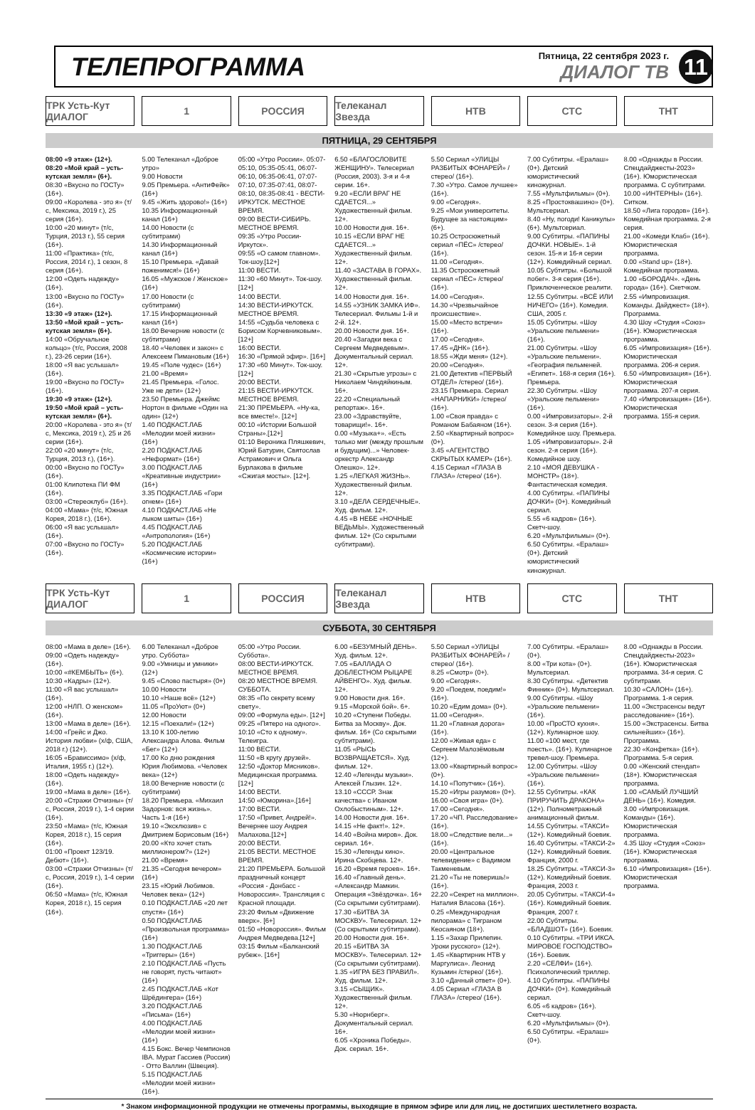ТЕЛЕПРОГРАММА
Пятница, 22 сентября 2023 г.
ДИАЛОГ ТВ
11
ТРК Усть-Кут ДИАЛОГ 1 РОССИЯ Телеканал Звезда НТВ СТС ТНТ
ПЯТНИЦА, 29 СЕНТЯБРЯ
08:00 «9 этаж» (12+).
08:20 «Мой край – усть-кутская земля» (6+).
08:30 «Вкусно по ГОСТу» (16+).
09:00 «Королева - это я» (т/с, Мексика, 2019 г.), 25 серия (16+).
10:00 «20 минут» (т/с, Турция, 2013 г.), 55 серия (16+).
11:00 «Практика» (т/с, Россия, 2014 г.), 1 сезон, 8 серия (16+).
12:00 «Одеть надежду» (16+).
13:00 «Вкусно по ГОСТу» (16+).
13:30 «9 этаж» (12+).
13:50 «Мой край – усть-кутская земля» (6+).
14:00 «Обручальное кольцо» (т/с, Россия, 2008 г.), 23-26 серии (16+).
18:00 «Я вас услышал» (16+).
19:00 «Вкусно по ГОСТу» (16+).
19:30 «9 этаж» (12+).
19:50 «Мой край – усть-кутская земля» (6+).
20:00 «Королева - это я» (т/с, Мексика, 2019 г.), 25 и 26 серии (16+).
22:00 «20 минут» (т/с, Турция, 2013 г.), (16+).
00:00 «Вкусно по ГОСТу» (16+).
01:00 Клипотека ПИ ФМ (16+).
03:00 «Стереоклуб» (16+).
04:00 «Мама» (т/с, Южная Корея, 2018 г.), (16+).
06:00 «Я вас услышал» (16+).
07:00 «Вкусно по ГОСТу» (16+).
5.00 Телеканал «Доброе утро»
9.00 Новости
9.05 Премьера. «АнтиФейк» (16+)
9.45 «Жить здорово!» (16+)
10.35 Информационный канал (16+)
14.00 Новости (с субтитрами)
14.30 Информационный канал (16+)
15.10 Премьера. «Давай поженимся!» (16+)
16.05 «Мужское / Женское» (16+)
17.00 Новости (с субтитрами)
17.15 Информационный канал (16+)
18.00 Вечерние новости (с субтитрами)
18.40 «Человек и закон» с Алексеем Пимановым (16+)
19.45 «Поле чудес» (16+)
21.00 «Время»
21.45 Премьера. «Голос. Уже не дети» (12+)
23.50 Премьера. Джеймс Нортон в фильме «Один на один» (12+)
1.40 ПОДКАСТ.ЛАБ «Мелодии моей жизни» (16+)
2.20 ПОДКАСТ.ЛАБ «Неформат» (16+)
3.00 ПОДКАСТ.ЛАБ «Креативные индустрии» (16+)
3.35 ПОДКАСТ.ЛАБ «Гори огнем» (16+)
4.10 ПОДКАСТ.ЛАБ «Не лыком шиты» (16+)
4.45 ПОДКАСТ.ЛАБ «Антропология» (16+)
5.20 ПОДКАСТ.ЛАБ «Космические истории» (16+)
05:00 «Утро России». 05:07-05:10, 05:35-05:41, 06:07-06:10, 06:35-06:41, 07:07-07:10, 07:35-07:41, 08:07-08:10, 08:35-08:41 - ВЕСТИ-ИРКУТСК. МЕСТНОЕ ВРЕМЯ.
09:00 ВЕСТИ-СИБИРЬ. МЕСТНОЕ ВРЕМЯ.
09:35 «Утро России-Иркутск».
09:55 «О самом главном». Ток-шоу.[12+]
11:00 ВЕСТИ.
11:30 «60 Минут». Ток-шоу.[12+]
14:00 ВЕСТИ.
14:30 ВЕСТИ-ИРКУТСК. МЕСТНОЕ ВРЕМЯ.
14:55 «Судьба человека с Борисом Корчевниковым».[12+]
16:00 ВЕСТИ.
16:30 «Прямой эфир». [16+]
17:30 «60 Минут». Ток-шоу.[12+]
20:00 ВЕСТИ.
21:15 ВЕСТИ-ИРКУТСК. МЕСТНОЕ ВРЕМЯ.
21:30 ПРЕМЬЕРА. «Ну-ка, все вместе!». [12+]
00:10 «Истории Большой Страны».[12+]
01:10 Вероника Пляшкевич, Юрий Батурин, Святослав Астрамович и Ольга Бурлакова в фильме «Сжигая мосты». [12+].
6.50 «БЛАГОСЛОВИТЕ ЖЕНЩИНУ». Телесериал (Россия, 2003). 3-я и 4-я серии. 16+.
9.20 «ЕСЛИ ВРАГ НЕ СДАЕТСЯ...» Художественный фильм. 12+.
10.00 Новости дня. 16+.
10.15 «ЕСЛИ ВРАГ НЕ СДАЕТСЯ...» Художественный фильм. 12+.
11.40 «ЗАСТАВА В ГОРАХ». Художественный фильм. 12+.
14.00 Новости дня. 16+.
14.55 «УЗНИК ЗАМКА ИФ». Телесериал. Фильмы 1-й и 2-й. 12+.
20.00 Новости дня. 16+.
20.40 «Загадки века с Сергеем Медведевым». Документальный сериал. 12+.
21.30 «Скрытые угрозы» с Николаем Чиндяйкиным. 16+.
22.20 «Специальный репортаж». 16+.
23.00 «Здравствуйте, товарищи!». 16+.
0.00 «Музыка+». «Есть только миг (между прошлым и будущим)...» Человек-оркестр Александр Олешко». 12+.
1.25 «ЛЕГКАЯ ЖИЗНЬ». Художественный фильм. 12+.
3.10 «ДЕЛА СЕРДЕЧНЫЕ». Худ. фильм. 12+.
4.45 «В НЕБЕ «НОЧНЫЕ ВЕДЬМЫ». Художественный фильм. 12+ (Со скрытыми субтитрами).
5.50 Сериал «УЛИЦЫ РАЗБИТЫХ ФОНАРЕЙ» /стерео/ (16+).
7.30 «Утро. Самое лучшее» (16+).
9.00 «Сегодня».
9.25 «Мои университеты. Будущее за настоящим» (6+).
10.25 Остросюжетный сериал «ПЁС» /стерео/ (16+).
11.00 «Сегодня».
11.35 Остросюжетный сериал «ПЁС» /стерео/ (16+).
14.00 «Сегодня».
14.30 «Чрезвычайное происшествие».
15.00 «Место встречи» (16+).
17.00 «Сегодня».
17.45 «ДНК» (16+).
18.55 «Жди меня» (12+).
20.00 «Сегодня».
21.00 Детектив «ПЕРВЫЙ ОТДЕЛ» /стерео/ (16+).
23.15 Премьера. Сериал «НАПАРНИКИ» /стерео/ (16+).
1.00 «Своя правда» с Романом Бабаяном (16+).
2.50 «Квартирный вопрос» (0+).
3.45 «АГЕНТСТВО СКРЫТЫХ КАМЕР» (16+).
4.15 Сериал «ГЛАЗА В ГЛАЗА» /стерео/ (16+).
7.00 Субтитры. «Ералаш» (0+). Детский юмористический киножурнал.
7.55 «Мультфильмы» (0+).
8.25 «Простоквашино» (0+). Мультсериал.
8.40 «Ну, погоди! Каникулы» (6+). Мультсериал.
9.00 Субтитры. «ПАПИНЫ ДОЧКИ. НОВЫЕ». 1-й сезон. 15-я и 16-я серии (12+). Комедийный сериал.
10.05 Субтитры. «Большой побег». 3-я серия (16+). Приключенческое реалити.
12.55 Субтитры. «ВСЁ ИЛИ НИЧЕГО» (16+). Комедия. США, 2005 г.
15.05 Субтитры. «Шоу «Уральские пельмени» (16+).
21.00 Субтитры. «Шоу «Уральские пельмени». «География пельменей. «Египет». 168-я серия (16+). Премьера.
22.30 Субтитры. «Шоу «Уральские пельмени» (16+).
0.00 «Импровизаторы». 2-й сезон. 3-я серия (16+). Комедийное шоу. Премьера.
1.05 «Импровизаторы». 2-й сезон. 2-я серия (16+). Комедийное шоу.
2.10 «МОЯ ДЕВУШКА - МОНСТР» (18+). Фантастическая комедия.
4.00 Субтитры. «ПАПИНЫ ДОЧКИ» (0+). Комедийный сериал.
5.55 «6 кадров» (16+). Скетч-шоу.
6.20 «Мультфильмы» (0+).
6.50 Субтитры. «Ералаш» (0+). Детский юмористический киножурнал.
8.00 «Однажды в России. Спецдайджесты-2023» (16+). Юмористическая программа. С субтитрами.
10.00 «ИНТЕРНЫ» (16+). Ситком.
18.50 «Лига городов» (16+). Комедийная программа. 2-я серия.
21.00 «Комеди Клаб» (16+). Юмористическая программа.
0.00 «Stand up» (18+). Комедийная программа.
1.00 «БОРОДАЧ». «День города» (16+). Скетчком.
2.55 «Импровизация. Команды. Дайджест» (18+). Программа.
4.30 Шоу «Студия «Союз» (16+). Юмористическая программа.
6.05 «Импровизация» (16+). Юмористическая программа. 206-я серия.
6.50 «Импровизация» (16+). Юмористическая программа. 207-я серия.
7.40 «Импровизация» (16+). Юмористическая программа. 155-я серия.
ТРК Усть-Кут ДИАЛОГ 1 РОССИЯ Телеканал Звезда НТВ СТС ТНТ
СУББОТА, 30 СЕНТЯБРЯ
08:00 «Мама в деле» (16+).
09:00 «Одеть надежду» (16+).
10:00 «#КЕМБЫТЬ» (6+).
10:30 «Кадры» (12+).
11:00 «Я вас услышал» (16+).
12:00 «НЛП. О женском» (16+).
13:00 «Мама в деле» (16+).
14:00 «Грейс и Джо. История любви» (х/ф, США, 2018 г.) (12+).
16:05 «Брависсимо» (х/ф, Италия, 1955 г.) (12+).
18:00 «Одеть надежду» (16+).
19:00 «Мама в деле» (16+).
20:00 «Стражи Отчизны» (т/с, Россия, 2019 г.), 1-4 серии (16+).
23:50 «Мама» (т/с, Южная Корея, 2018 г.), 15 серия (16+).
01:00 «Проект 123/19. Дебют» (16+).
03:00 «Стражи Отчизны» (т/с, Россия, 2019 г.), 1-4 серии (16+).
06:50 «Мама» (т/с, Южная Корея, 2018 г.), 15 серия (16+).
6.00 Телеканал «Доброе утро. Суббота»
9.00 «Умницы и умники» (12+)
9.45 «Слово пастыря» (0+)
10.00 Новости
10.10 «Наше всё» (12+)
11.05 «ПроУют» (0+)
12.00 Новости
12.15 «Поехали!» (12+)
13.10 К 100-летию Александра Алова. Фильм «Бег» (12+)
17.00 Ко дню рождения Юрия Любимова. «Человек века» (12+)
18.00 Вечерние новости (с субтитрами)
18.20 Премьера. «Михаил Задорнов: вся жизнь». Часть 1-я (16+)
19.10 «Эксклюзив» с Дмитрием Борисовым (16+)
20.00 «Кто хочет стать миллионером?» (12+)
21.00 «Время»
21.35 «Сегодня вечером» (16+)
23.15 «Юрий Любимов. Человек века» (12+)
0.10 ПОДКАСТ.ЛАБ «20 лет спустя» (16+)
0.50 ПОДКАСТ.ЛАБ «Произвольная программа» (16+)
1.30 ПОДКАСТ.ЛАБ «Триггеры» (16+)
2.10 ПОДКАСТ.ЛАБ «Пусть не говорят, пусть читают» (16+)
2.45 ПОДКАСТ.ЛАБ «Кот Шрёдингера» (16+)
3.20 ПОДКАСТ.ЛАБ «Письма» (16+)
4.00 ПОДКАСТ.ЛАБ «Мелодии моей жизни» (16+)
4.15 Бокс. Вечер Чемпионов IBA. Мурат Гассиев (Россия) - Отто Валлин (Швеция).
5.15 ПОДКАСТ.ЛАБ «Мелодии моей жизни» (16+).
05:00 «Утро России. Суббота».
08:00 ВЕСТИ-ИРКУТСК. МЕСТНОЕ ВРЕМЯ.
08:20 МЕСТНОЕ ВРЕМЯ. СУББОТА.
08:35 «По секрету всему свету».
09:00 «Формула еды». [12+]
09:25 «Пятеро на одного».
10:10 «Сто к одному». Телеигра.
11:00 ВЕСТИ.
11:50 «В кругу друзей».
12:50 «Доктор Мясников». Медицинская программа.[12+]
14:00 ВЕСТИ.
14:50 «Юморина».[16+]
17:00 ВЕСТИ.
17:50 «Привет, Андрей!». Вечернее шоу Андрея Малахова.[12+]
20:00 ВЕСТИ.
21:05 ВЕСТИ. МЕСТНОЕ ВРЕМЯ.
21:20 ПРЕМЬЕРА. Большой праздничный концерт «Россия - Донбасс - Новороссия». Трансляция с Красной площади.
23:20 Фильм «Движение вверх». [6+]
01:50 «Новороссия». Фильм Андрея Медведева.[12+]
03:15 Фильм «Балканский рубеж». [16+]
6.00 «БЕЗУМНЫЙ ДЕНЬ». Худ. фильм. 12+.
7.05 «БАЛЛАДА О ДОБЛЕСТНОМ РЫЦАРЕ АЙВЕНГО». Худ. фильм. 12+.
9.00 Новости дня. 16+.
9.15 «Морской бой». 6+.
10.20 «Ступени Победы. Битва за Москву». Док. фильм. 16+ (Со скрытыми субтитрами).
11.05 «РЫСЬ ВОЗВРАЩАЕТСЯ». Худ. фильм. 12+.
12.40 «Легенды музыки». Алексей Глызин. 12+.
13.10 «СССР. Знак качества» с Иваном Охлобыстиным». 12+.
14.00 Новости дня. 16+.
14.15 «Не факт!». 12+.
14.40 «Война миров». Док. сериал. 16+.
15.30 «Легенды кино». Ирина Скобцева. 12+.
16.20 «Время героев». 16+.
16.40 «Главный день». «Александр Мамкин. Операция «Звёздочка». 16+ (Со скрытыми субтитрами).
17.30 «БИТВА ЗА МОСКВУ». Телесериал. 12+ (Со скрытыми субтитрами).
20.00 Новости дня. 16+.
20.15 «БИТВА ЗА МОСКВУ». Телесериал. 12+ (Со скрытыми субтитрами).
1.35 «ИГРА БЕЗ ПРАВИЛ». Худ. фильм. 12+.
3.15 «СЫЩИК». Художественный фильм. 12+.
5.30 «Нюрнберг». Документальный сериал. 16+.
6.05 «Хроника Победы». Док. сериал. 16+.
5.50 Сериал «УЛИЦЫ РАЗБИТЫХ ФОНАРЕЙ» /стерео/ (16+).
8.25 «Смотр» (0+).
9.00 «Сегодня».
9.20 «Поедем, поедим!» (16+).
10.20 «Едим дома» (0+).
11.00 «Сегодня».
11.20 «Главная дорога» (16+).
12.00 «Живая еда» с Сергеем Малозёмовым (12+).
13.00 «Квартирный вопрос» (0+).
14.10 «Попутчик» (16+).
15.20 «Игры разумов» (0+).
16.00 «Своя игра» (0+).
17.00 «Сегодня».
17.20 «ЧП. Расследование» (16+).
18.00 «Следствие вели...» (16+).
20.00 «Центральное телевидение» с Вадимом Такменевым.
21.20 «Ты не поверишь!» (16+).
22.20 «Секрет на миллион». Наталия Власова (16+).
0.25 «Международная пилорама» с Тиграном Кеосаяном (18+).
1.15 «Захар Прилепин. Уроки русского» (12+).
1.45 «Квартирник НТВ у Маргулиса». Леонид Кузьмин /стерео/ (16+).
3.10 «Дачный ответ» (0+).
4.05 Сериал «ГЛАЗА В ГЛАЗА» /стерео/ (16+).
7.00 Субтитры. «Ералаш» (0+).
8.00 «Три кота» (0+). Мультсериал.
8.30 Субтитры. «Детектив Финник» (0+). Мультсериал.
9.00 Субтитры. «Шоу «Уральские пельмени» (16+).
10.00 «ПроСТО кухня». (12+). Кулинарное шоу.
11.00 «100 мест, где поесть». (16+). Кулинарное тревел-шоу. Премьера.
12.00 Субтитры. «Шоу «Уральские пельмени» (16+).
12.55 Субтитры. «КАК ПРИРУЧИТЬ ДРАКОНА» (12+). Полнометражный анимационный фильм.
14.55 Субтитры. «ТАКСИ» (12+). Комедийный боевик.
16.40 Субтитры. «ТАКСИ-2» (12+). Комедийный боевик. Франция, 2000 г.
18.25 Субтитры. «ТАКСИ-3» (12+). Комедийный боевик. Франция, 2003 г.
20.05 Субтитры. «ТАКСИ-4» (16+). Комедийный боевик. Франция, 2007 г.
22.00 Субтитры. «БЛАДШОТ» (16+). Боевик.
0.10 Субтитры. «ТРИ ИКСА. МИРОВОЕ ГОСПОДСТВО» (16+). Боевик.
2.20 «СЕЛФИ» (16+). Психологический триллер.
4.10 Субтитры. «ПАПИНЫ ДОЧКИ» (0+). Комедийный сериал.
6.05 «6 кадров» (16+). Скетч-шоу.
6.20 «Мультфильмы» (0+).
6.50 Субтитры. «Ералаш» (0+).
8.00 «Однажды в России. Спецдайджесты-2023» (16+). Юмористическая программа. 34-я серия. С субтитрами.
10.30 «САЛОН» (16+). Программа. 1-я серия.
11.00 «Экстрасенсы ведут расследование» (16+).
15.00 «Экстрасенсы. Битва сильнейших» (16+). Программа.
22.30 «Конфетка» (16+). Программа. 5-я серия.
0.00 «Женский стендап» (18+). Юмористическая программа.
1.00 «САМЫЙ ЛУЧШИЙ ДЕНЬ» (16+). Комедия.
3.00 «Импровизация. Команды» (16+). Юмористическая программа.
4.35 Шоу «Студия «Союз» (16+). Юмористическая программа.
6.10 «Импровизация» (16+). Юмористическая программа.
* Знаком информационной продукции не отмечены программы, выходящие в прямом эфире или для лиц, не достигших шестилетнего возраста.